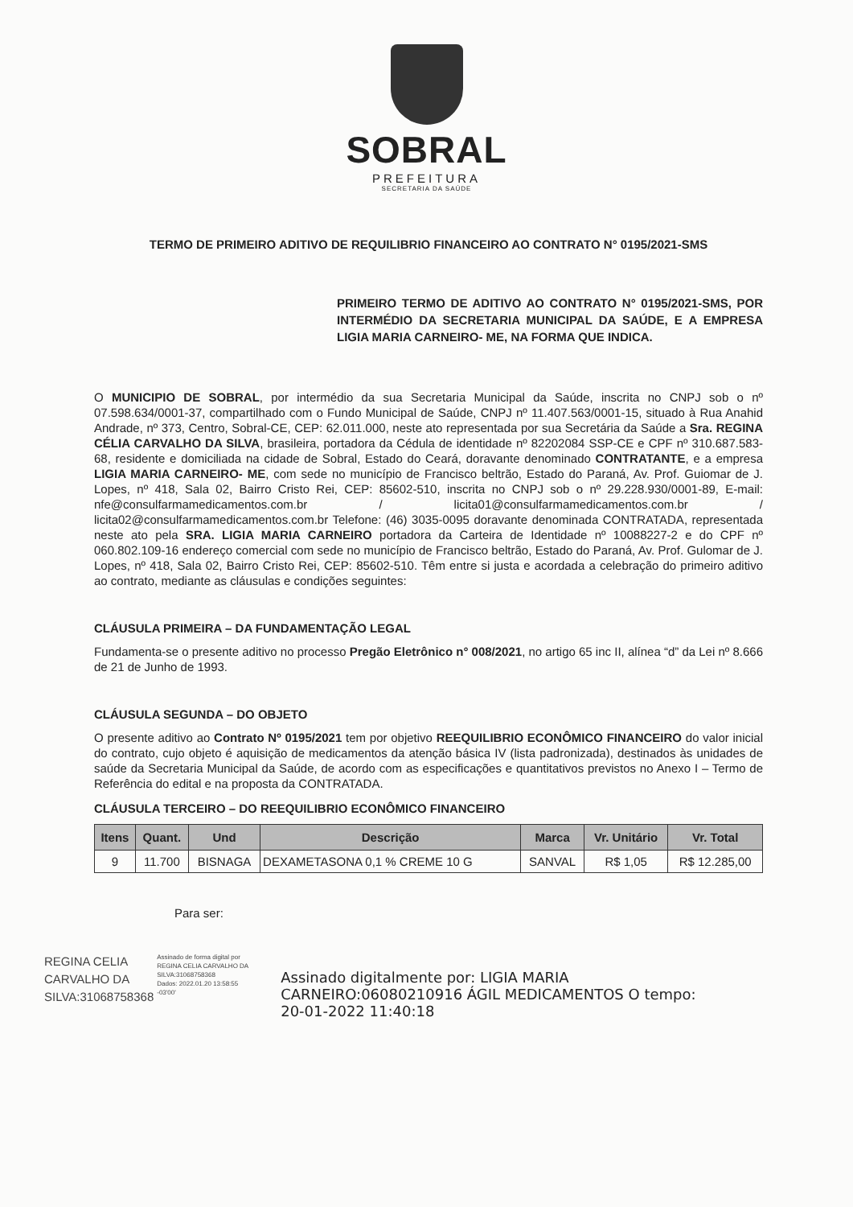SOBRAL
PREFEITURA
SECRETARIA DA SAÚDE
TERMO DE PRIMEIRO ADITIVO DE REQUILIBRIO FINANCEIRO AO CONTRATO N° 0195/2021-SMS
PRIMEIRO TERMO DE ADITIVO AO CONTRATO N° 0195/2021-SMS, POR INTERMÉDIO DA SECRETARIA MUNICIPAL DA SAÚDE, E A EMPRESA LIGIA MARIA CARNEIRO- ME, NA FORMA QUE INDICA.
O MUNICIPIO DE SOBRAL, por intermédio da sua Secretaria Municipal da Saúde, inscrita no CNPJ sob o nº 07.598.634/0001-37, compartilhado com o Fundo Municipal de Saúde, CNPJ nº 11.407.563/0001-15, situado à Rua Anahid Andrade, nº 373, Centro, Sobral-CE, CEP: 62.011.000, neste ato representada por sua Secretária da Saúde a Sra. REGINA CÉLIA CARVALHO DA SILVA, brasileira, portadora da Cédula de identidade nº 82202084 SSP-CE e CPF nº 310.687.583-68, residente e domiciliada na cidade de Sobral, Estado do Ceará, doravante denominado CONTRATANTE, e a empresa LIGIA MARIA CARNEIRO- ME, com sede no município de Francisco beltrão, Estado do Paraná, Av. Prof. Guiomar de J. Lopes, nº 418, Sala 02, Bairro Cristo Rei, CEP: 85602-510, inscrita no CNPJ sob o nº 29.228.930/0001-89, E-mail: nfe@consulfarmamedicamentos.com.br / licita01@consulfarmamedicamentos.com.br / licita02@consulfarmamedicamentos.com.br Telefone: (46) 3035-0095 doravante denominada CONTRATADA, representada neste ato pela SRA. LIGIA MARIA CARNEIRO portadora da Carteira de Identidade nº 10088227-2 e do CPF nº 060.802.109-16 endereço comercial com sede no município de Francisco beltrão, Estado do Paraná, Av. Prof. Gulomar de J. Lopes, nº 418, Sala 02, Bairro Cristo Rei, CEP: 85602-510. Têm entre si justa e acordada a celebração do primeiro aditivo ao contrato, mediante as cláusulas e condições seguintes:
CLÁUSULA PRIMEIRA – DA FUNDAMENTAÇÃO LEGAL
Fundamenta-se o presente aditivo no processo Pregão Eletrônico n° 008/2021, no artigo 65 inc II, alínea “d” da Lei nº 8.666 de 21 de Junho de 1993.
CLÁUSULA SEGUNDA – DO OBJETO
O presente aditivo ao Contrato Nº 0195/2021 tem por objetivo REEQUILIBRIO ECONÔMICO FINANCEIRO do valor inicial do contrato, cujo objeto é aquisição de medicamentos da atenção básica IV (lista padronizada), destinados às unidades de saúde da Secretaria Municipal da Saúde, de acordo com as especificações e quantitativos previstos no Anexo I – Termo de Referência do edital e na proposta da CONTRATADA.
CLÁUSULA TERCEIRO – DO REEQUILIBRIO ECONÔMICO FINANCEIRO
| Itens | Quant. | Und | Descrição | Marca | Vr. Unitário | Vr. Total |
| --- | --- | --- | --- | --- | --- | --- |
| 9 | 11.700 | BISNAGA | DEXAMETASONA 0,1 % CREME 10 G | SANVAL | R$ 1,05 | R$ 12.285,00 |
Para ser:
REGINA CELIA
CARVALHO DA
SILVA:31068758368
Assinado de forma digital por
REGINA CELIA CARVALHO DA
SILVA:31068758368
Dados: 2022.01.20 13:58:55
-03'00'
Assinado digitalmente por: LIGIA MARIA
CARNEIRO:06080210916 ÁGIL MEDICAMENTOS O tempo:
20-01-2022 11:40:18